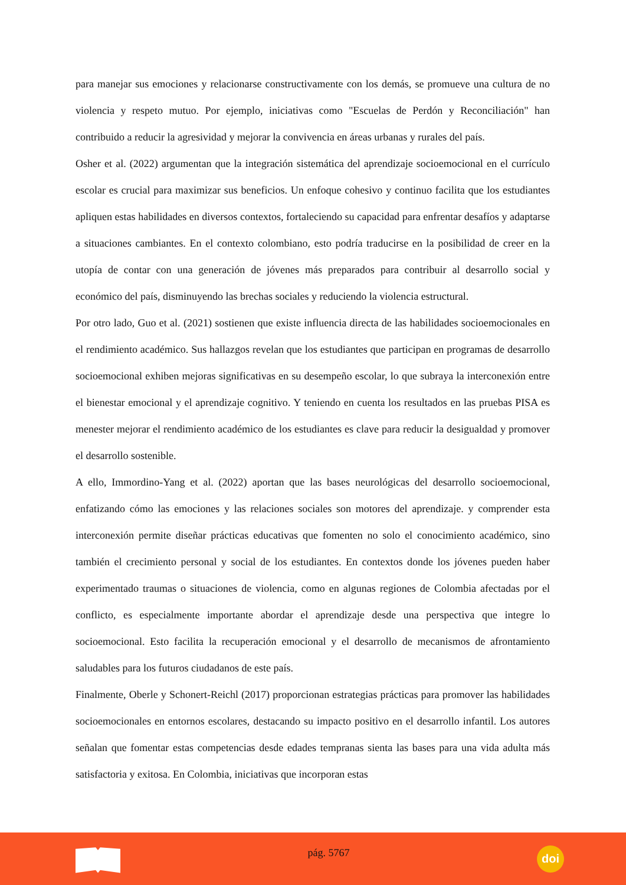para manejar sus emociones y relacionarse constructivamente con los demás, se promueve una cultura de no violencia y respeto mutuo. Por ejemplo, iniciativas como "Escuelas de Perdón y Reconciliación" han contribuido a reducir la agresividad y mejorar la convivencia en áreas urbanas y rurales del país.
Osher et al. (2022) argumentan que la integración sistemática del aprendizaje socioemocional en el currículo escolar es crucial para maximizar sus beneficios. Un enfoque cohesivo y continuo facilita que los estudiantes apliquen estas habilidades en diversos contextos, fortaleciendo su capacidad para enfrentar desafíos y adaptarse a situaciones cambiantes. En el contexto colombiano, esto podría traducirse en la posibilidad de creer en la utopía de contar con una generación de jóvenes más preparados para contribuir al desarrollo social y económico del país, disminuyendo las brechas sociales y reduciendo la violencia estructural.
Por otro lado, Guo et al. (2021) sostienen que existe influencia directa de las habilidades socioemocionales en el rendimiento académico. Sus hallazgos revelan que los estudiantes que participan en programas de desarrollo socioemocional exhiben mejoras significativas en su desempeño escolar, lo que subraya la interconexión entre el bienestar emocional y el aprendizaje cognitivo. Y teniendo en cuenta los resultados en las pruebas PISA es menester mejorar el rendimiento académico de los estudiantes es clave para reducir la desigualdad y promover el desarrollo sostenible.
A ello, Immordino-Yang et al. (2022) aportan que las bases neurológicas del desarrollo socioemocional, enfatizando cómo las emociones y las relaciones sociales son motores del aprendizaje. y comprender esta interconexión permite diseñar prácticas educativas que fomenten no solo el conocimiento académico, sino también el crecimiento personal y social de los estudiantes. En contextos donde los jóvenes pueden haber experimentado traumas o situaciones de violencia, como en algunas regiones de Colombia afectadas por el conflicto, es especialmente importante abordar el aprendizaje desde una perspectiva que integre lo socioemocional. Esto facilita la recuperación emocional y el desarrollo de mecanismos de afrontamiento saludables para los futuros ciudadanos de este país.
Finalmente, Oberle y Schonert-Reichl (2017) proporcionan estrategias prácticas para promover las habilidades socioemocionales en entornos escolares, destacando su impacto positivo en el desarrollo infantil. Los autores señalan que fomentar estas competencias desde edades tempranas sienta las bases para una vida adulta más satisfactoria y exitosa. En Colombia, iniciativas que incorporan estas
pág. 5767
doi